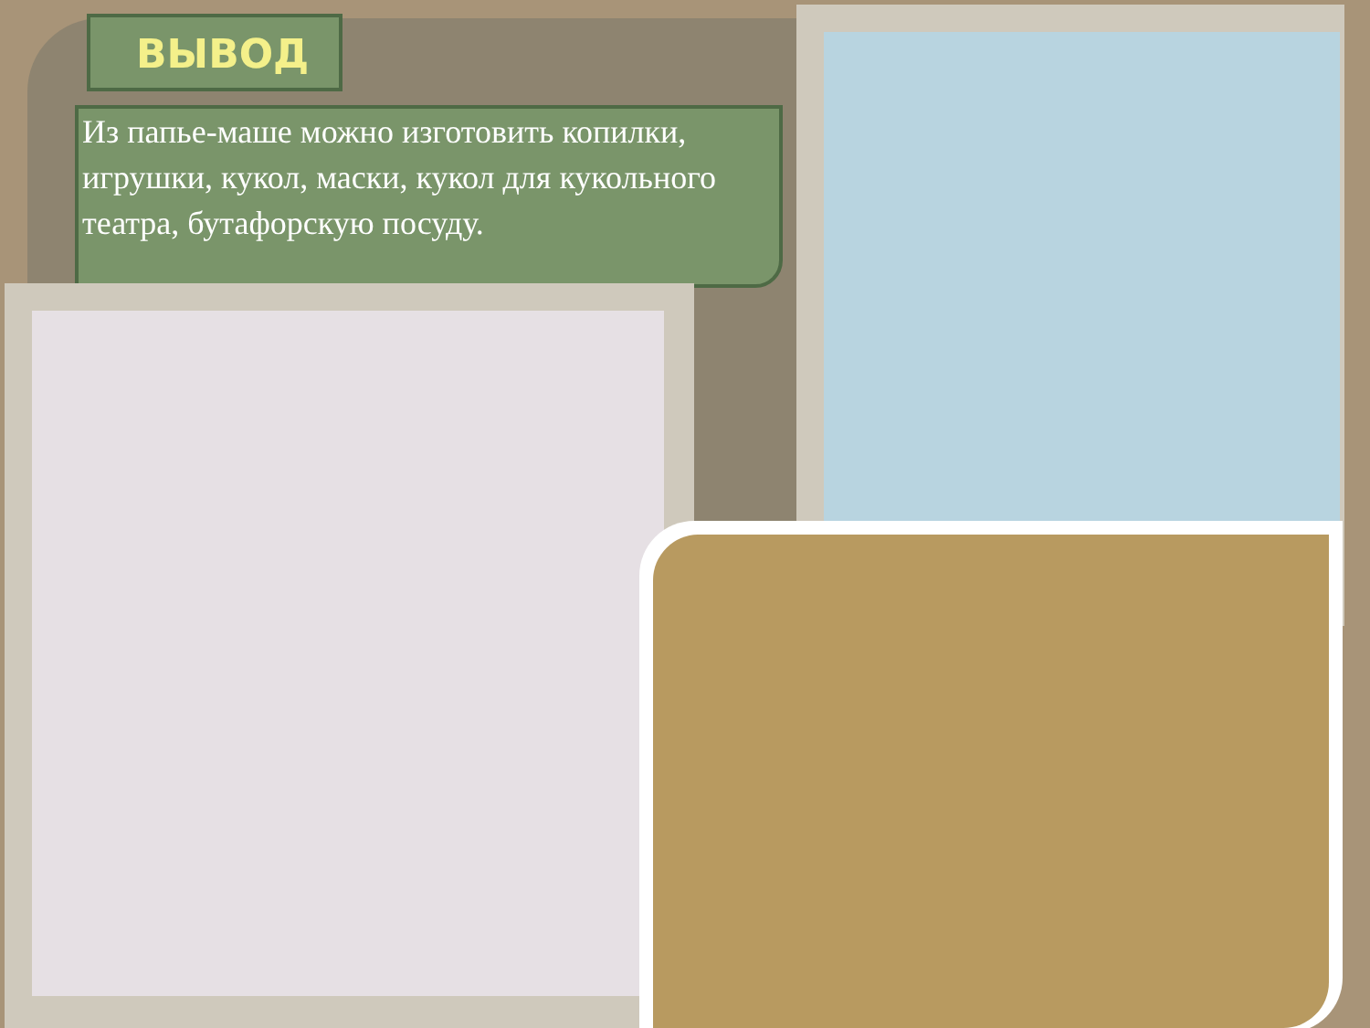ВЫВОД
Из папье-маше можно изготовить копилки, игрушки, кукол, маски, кукол для кукольного театра, бутафорскую посуду.